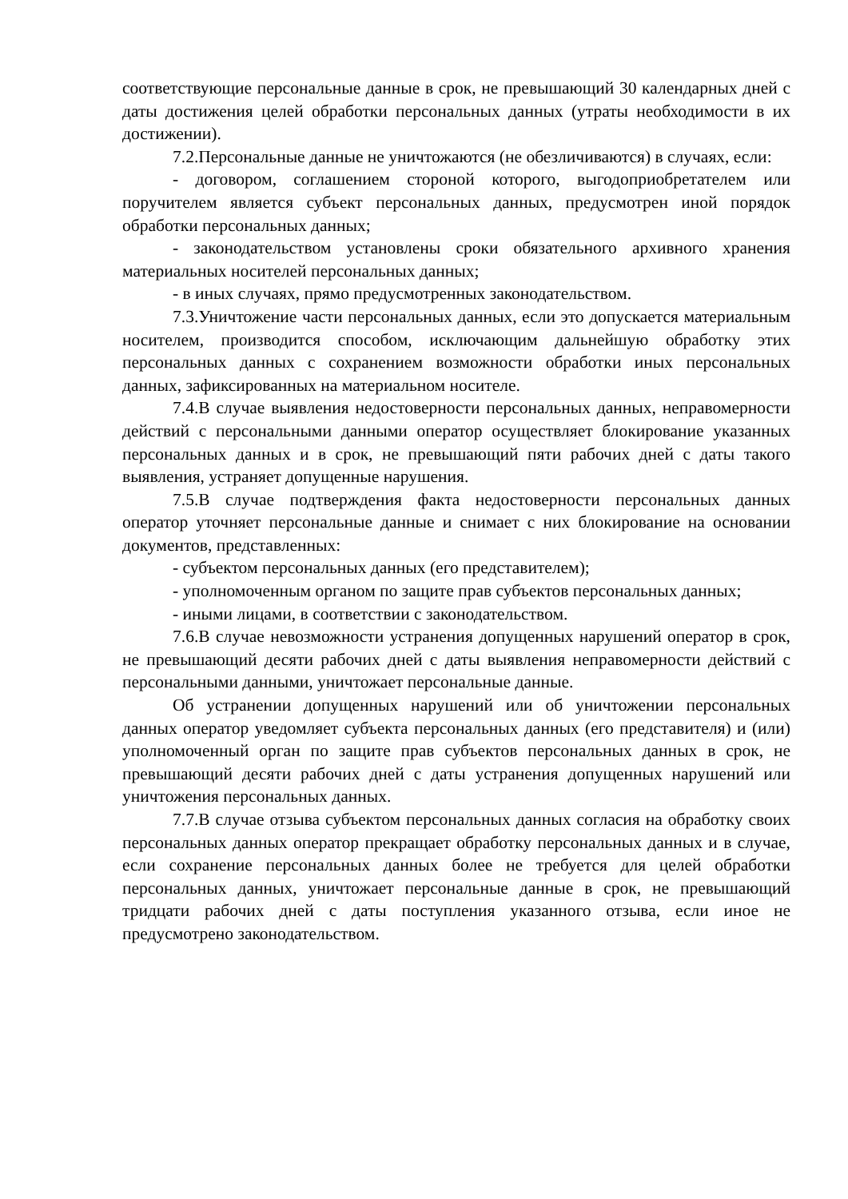соответствующие персональные данные в срок, не превышающий 30 календарных дней с даты достижения целей обработки персональных данных (утраты необходимости в их достижении).
7.2.Персональные данные не уничтожаются (не обезличиваются) в случаях, если:
- договором, соглашением стороной которого, выгодоприобретателем или поручителем является субъект персональных данных, предусмотрен иной порядок обработки персональных данных;
- законодательством установлены сроки обязательного архивного хранения материальных носителей персональных данных;
- в иных случаях, прямо предусмотренных законодательством.
7.3.Уничтожение части персональных данных, если это допускается материальным носителем, производится способом, исключающим дальнейшую обработку этих персональных данных с сохранением возможности обработки иных персональных данных, зафиксированных на материальном носителе.
7.4.В случае выявления недостоверности персональных данных, неправомерности действий с персональными данными оператор осуществляет блокирование указанных персональных данных и в срок, не превышающий пяти рабочих дней с даты такого выявления, устраняет допущенные нарушения.
7.5.В случае подтверждения факта недостоверности персональных данных оператор уточняет персональные данные и снимает с них блокирование на основании документов, представленных:
- субъектом персональных данных (его представителем);
- уполномоченным органом по защите прав субъектов персональных данных;
- иными лицами, в соответствии с законодательством.
7.6.В случае невозможности устранения допущенных нарушений оператор в срок, не превышающий десяти рабочих дней с даты выявления неправомерности действий с персональными данными, уничтожает персональные данные.
Об устранении допущенных нарушений или об уничтожении персональных данных оператор уведомляет субъекта персональных данных (его представителя) и (или) уполномоченный орган по защите прав субъектов персональных данных в срок, не превышающий десяти рабочих дней с даты устранения допущенных нарушений или уничтожения персональных данных.
7.7.В случае отзыва субъектом персональных данных согласия на обработку своих персональных данных оператор прекращает обработку персональных данных и в случае, если сохранение персональных данных более не требуется для целей обработки персональных данных, уничтожает персональные данные в срок, не превышающий тридцати рабочих дней с даты поступления указанного отзыва, если иное не предусмотрено законодательством.